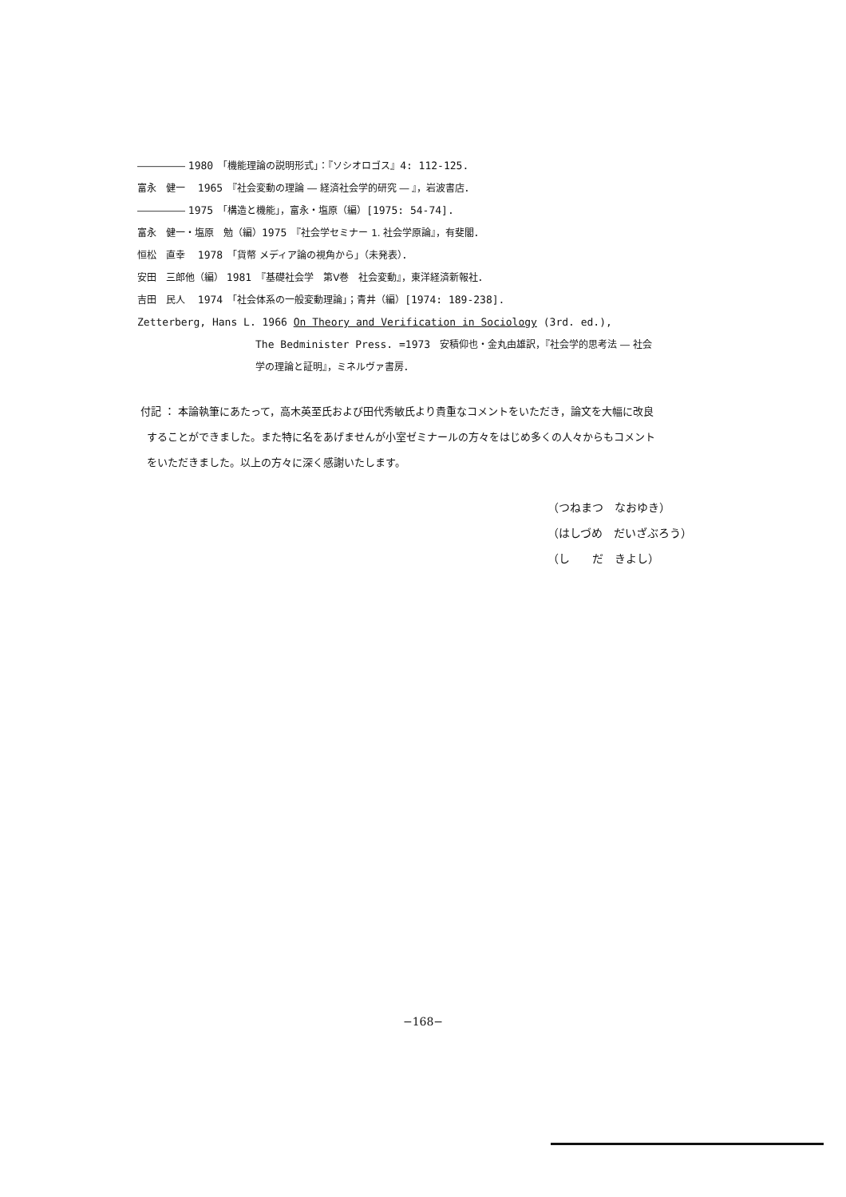――――― 1980　「機能理論の説明形式」：『ソシオロゴス』4: 112-125.
富永　健一　 1965　『社会変動の理論 ― 経済社会学的研究 ― 』，岩波書店．
――――― 1975　「構造と機能」，富永・塩原（編）[1975: 54-74].
富永　健一・塩原　勉（編）1975　『社会学セミナー 1. 社会学原論』，有斐閣．
恒松　直幸　 1978　「貨幣 メディア論の視角から」（未発表）．
安田　三郎他（編） 1981　『基礎社会学　第Ⅴ巻　社会変動』，東洋経済新報社．
吉田　民人　 1974　「社会体系の一般変動理論」；青井（編）[1974: 189-238].
Zetterberg, Hans L. 1966 On Theory and Verification in Sociology (3rd. ed.),
The Bedminister Press. =1973　安積仰也・金丸由雄訳，『社会学的思考法 ― 社会
学の理論と証明』，ミネルヴァ書房．
付記 ： 本論執筆にあたって，高木英至氏および田代秀敏氏より貴重なコメントをいただき，論文を大幅に改良
することができました。また特に名をあげませんが小室ゼミナールの方々をはじめ多くの人々からもコメント
をいただきました。以上の方々に深く感謝いたします。
（つねまつ　なおゆき）
（はしづめ　だいざぶろう）
（し　　だ　きよし）
−168−